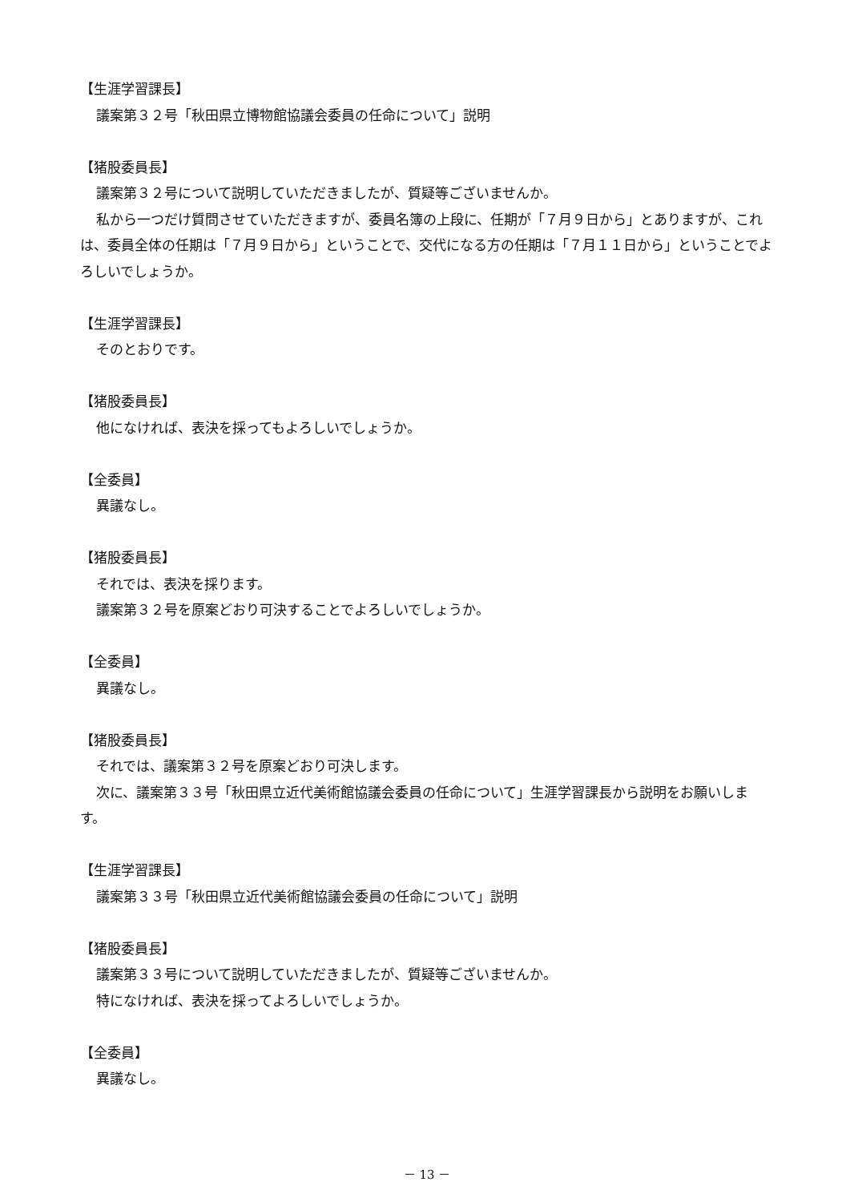【生涯学習課長】
議案第３２号「秋田県立博物館協議会委員の任命について」説明
【猪股委員長】
議案第３２号について説明していただきましたが、質疑等ございませんか。
私から一つだけ質問させていただきますが、委員名簿の上段に、任期が「７月９日から」とありますが、これは、委員全体の任期は「７月９日から」ということで、交代になる方の任期は「７月１１日から」ということでよろしいでしょうか。
【生涯学習課長】
そのとおりです。
【猪股委員長】
他になければ、表決を採ってもよろしいでしょうか。
【全委員】
異議なし。
【猪股委員長】
それでは、表決を採ります。
議案第３２号を原案どおり可決することでよろしいでしょうか。
【全委員】
異議なし。
【猪股委員長】
それでは、議案第３２号を原案どおり可決します。
次に、議案第３３号「秋田県立近代美術館協議会委員の任命について」生涯学習課長から説明をお願いします。
【生涯学習課長】
議案第３３号「秋田県立近代美術館協議会委員の任命について」説明
【猪股委員長】
議案第３３号について説明していただきましたが、質疑等ございませんか。
特になければ、表決を採ってよろしいでしょうか。
【全委員】
異議なし。
－ 13 －